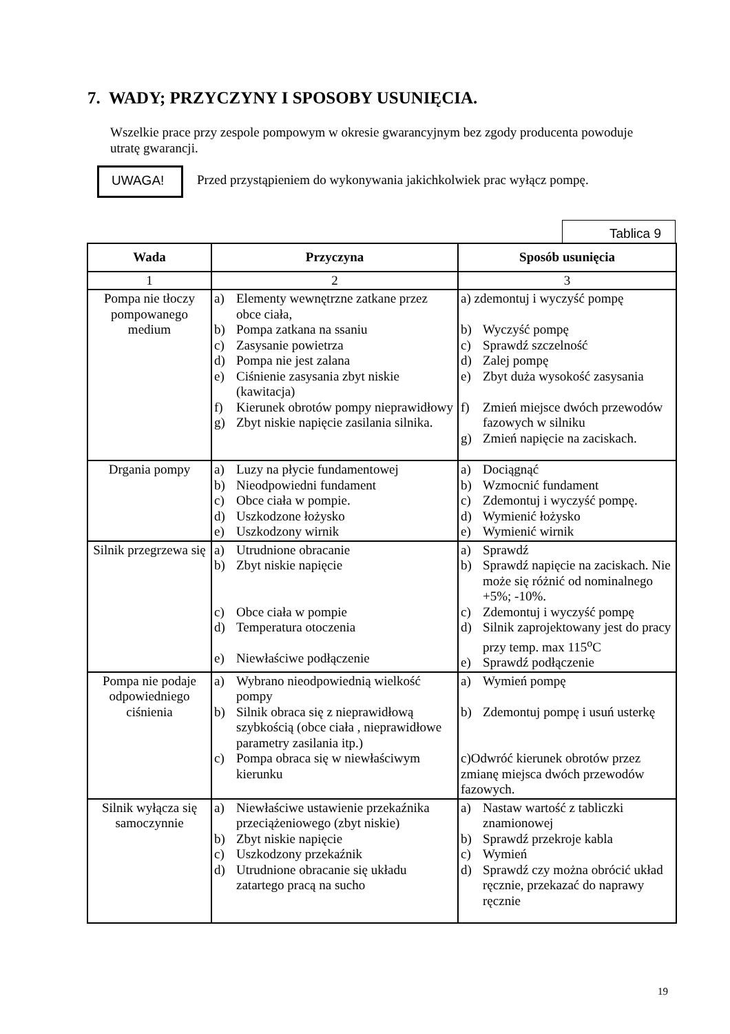7. WADY; PRZYCZYNY I SPOSOBY USUNIĘCIA.
Wszelkie prace przy zespole pompowym w okresie gwarancyjnym bez zgody producenta powoduje utratę gwarancji.
UWAGA!
Przed przystąpieniem do wykonywania jakichkolwiek prac wyłącz pompę.
Tablica 9
| Wada | Przyczyna | Sposób usunięcia |
| --- | --- | --- |
| 1 | 2 | 3 |
| Pompa nie tłoczy pompowanego medium | a) Elementy wewnętrzne zatkane przez obce ciała, b) Pompa zatkana na ssaniu c) Zasysanie powietrza d) Pompa nie jest zalana e) Ciśnienie zasysania zbyt niskie (kawitacja) f) Kierunek obrotów pompy nieprawidłowy g) Zbyt niskie napięcie zasilania silnika. | a) zdemontuj i wyczyść pompę b) Wyczyść pompę c) Sprawdź szczelność d) Zalej pompę e) Zbyt duża wysokość zasysania f) Zmień miejsce dwóch przewodów fazowych w silniku g) Zmień napięcie na zaciskach. |
| Drgania pompy | a) Luzy na płycie fundamentowej b) Nieodpowiedni fundament c) Obce ciała w pompie. d) Uszkodzone łożysko e) Uszkodzony wirnik | a) Dociągnąć b) Wzmocnić fundament c) Zdemontuj i wyczyść pompę. d) Wymienić łożysko e) Wymienić wirnik |
| Silnik przegrzewa się | a) Utrudnione obracanie b) Zbyt niskie napięcie c) Obce ciała w pompie d) Temperatura otoczenia e) Niewłaściwe podłączenie | a) Sprawdź b) Sprawdź napięcie na zaciskach. Nie może się różnić od nominalnego +5%; -10%. c) Zdemontuj i wyczyść pompę d) Silnik zaprojektowany jest do pracy przy temp. max 115<sup>o</sup>C e) Sprawdź podłączenie |
| Pompa nie podaje odpowiedniego ciśnienia | a) Wybrano nieodpowiednią wielkość pompy b) Silnik obraca się z nieprawidłową szybkością (obce ciała , nieprawidłowe parametry zasilania itp.) c) Pompa obraca się w niewłaściwym kierunku | a) Wymień pompę b) Zdemontuj pompę i usuń usterkę c)Odwróć kierunek obrotów przez zmianę miejsca dwóch przewodów fazowych. |
| Silnik wyłącza się samoczynnie | a) Niewłaściwe ustawienie przekaźnika przeciążeniowego (zbyt niskie) b) Zbyt niskie napięcie c) Uszkodzony przekaźnik d) Utrudnione obracanie się układu zatartego pracą na sucho | a) Nastaw wartość z tabliczki znamionowej b) Sprawdź przekroje kabla c) Wymień d) Sprawdź czy można obrócić układ ręcznie, przekazać do naprawy ręcznie |
19